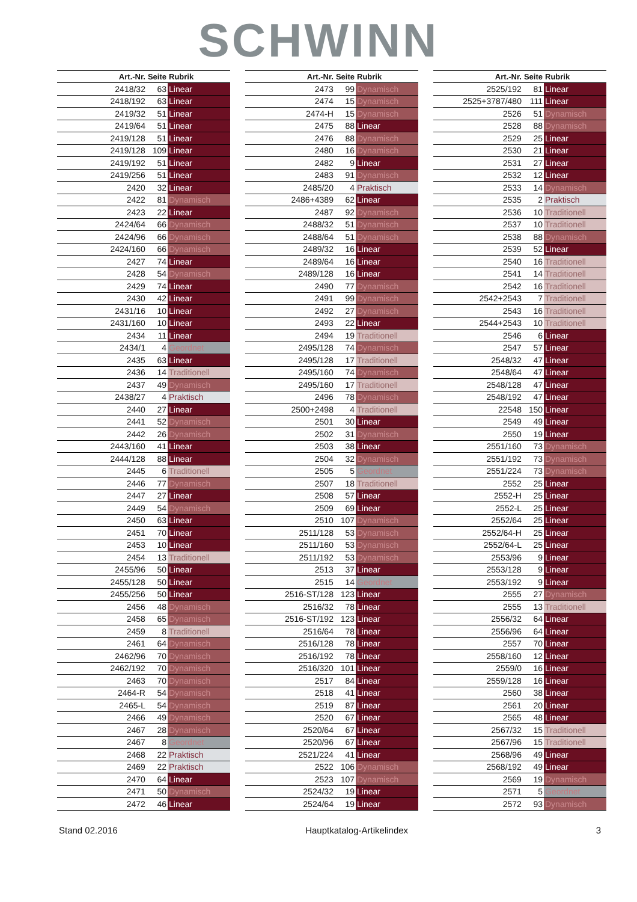SCHWINN
| Art.-Nr. | Seite | Rubrik |
| --- | --- | --- |
| 2418/32 | 63 | Linear |
| 2418/192 | 63 | Linear |
| 2419/32 | 51 | Linear |
| 2419/64 | 51 | Linear |
| 2419/128 | 51 | Linear |
| 2419/128 | 109 | Linear |
| 2419/192 | 51 | Linear |
| 2419/256 | 51 | Linear |
| 2420 | 32 | Linear |
| 2422 | 81 | Dynamisch |
| 2423 | 22 | Linear |
| 2424/64 | 66 | Dynamisch |
| 2424/96 | 66 | Dynamisch |
| 2424/160 | 66 | Dynamisch |
| 2427 | 74 | Linear |
| 2428 | 54 | Dynamisch |
| 2429 | 74 | Linear |
| 2430 | 42 | Linear |
| 2431/16 | 10 | Linear |
| 2431/160 | 10 | Linear |
| 2434 | 11 | Linear |
| 2434/1 | 4 | Geordnet |
| 2435 | 63 | Linear |
| 2436 | 14 | Traditionell |
| 2437 | 49 | Dynamisch |
| 2438/27 | 4 | Praktisch |
| 2440 | 27 | Linear |
| 2441 | 52 | Dynamisch |
| 2442 | 26 | Dynamisch |
| 2443/160 | 41 | Linear |
| 2444/128 | 88 | Linear |
| 2445 | 6 | Traditionell |
| 2446 | 77 | Dynamisch |
| 2447 | 27 | Linear |
| 2449 | 54 | Dynamisch |
| 2450 | 63 | Linear |
| 2451 | 70 | Linear |
| 2453 | 10 | Linear |
| 2454 | 13 | Traditionell |
| 2455/96 | 50 | Linear |
| 2455/128 | 50 | Linear |
| 2455/256 | 50 | Linear |
| 2456 | 48 | Dynamisch |
| 2458 | 65 | Dynamisch |
| 2459 | 8 | Traditionell |
| 2461 | 64 | Dynamisch |
| 2462/96 | 70 | Dynamisch |
| 2462/192 | 70 | Dynamisch |
| 2463 | 70 | Dynamisch |
| 2464-R | 54 | Dynamisch |
| 2465-L | 54 | Dynamisch |
| 2466 | 49 | Dynamisch |
| 2467 | 28 | Dynamisch |
| 2467 | 8 | Geordnet |
| 2468 | 22 | Praktisch |
| 2469 | 22 | Praktisch |
| 2470 | 64 | Linear |
| 2471 | 50 | Dynamisch |
| 2472 | 46 | Linear |
| Art.-Nr. | Seite | Rubrik |
| --- | --- | --- |
| 2473 | 99 | Dynamisch |
| 2474 | 15 | Dynamisch |
| 2474-H | 15 | Dynamisch |
| 2475 | 88 | Linear |
| 2476 | 88 | Dynamisch |
| 2480 | 16 | Dynamisch |
| 2482 | 9 | Linear |
| 2483 | 91 | Dynamisch |
| 2485/20 | 4 | Praktisch |
| 2486+4389 | 62 | Linear |
| 2487 | 92 | Dynamisch |
| 2488/32 | 51 | Dynamisch |
| 2488/64 | 51 | Dynamisch |
| 2489/32 | 16 | Linear |
| 2489/64 | 16 | Linear |
| 2489/128 | 16 | Linear |
| 2490 | 77 | Dynamisch |
| 2491 | 99 | Dynamisch |
| 2492 | 27 | Dynamisch |
| 2493 | 22 | Linear |
| 2494 | 19 | Traditionell |
| 2495/128 | 74 | Dynamisch |
| 2495/128 | 17 | Traditionell |
| 2495/160 | 74 | Dynamisch |
| 2495/160 | 17 | Traditionell |
| 2496 | 78 | Dynamisch |
| 2500+2498 | 4 | Traditionell |
| 2501 | 30 | Linear |
| 2502 | 31 | Dynamisch |
| 2503 | 38 | Linear |
| 2504 | 32 | Dynamisch |
| 2505 | 5 | Geordnet |
| 2507 | 18 | Traditionell |
| 2508 | 57 | Linear |
| 2509 | 69 | Linear |
| 2510 | 107 | Dynamisch |
| 2511/128 | 53 | Dynamisch |
| 2511/160 | 53 | Dynamisch |
| 2511/192 | 53 | Dynamisch |
| 2513 | 37 | Linear |
| 2515 | 14 | Geordnet |
| 2516-ST/128 | 123 | Linear |
| 2516/32 | 78 | Linear |
| 2516-ST/192 | 123 | Linear |
| 2516/64 | 78 | Linear |
| 2516/128 | 78 | Linear |
| 2516/192 | 78 | Linear |
| 2516/320 | 101 | Linear |
| 2517 | 84 | Linear |
| 2518 | 41 | Linear |
| 2519 | 87 | Linear |
| 2520 | 67 | Linear |
| 2520/64 | 67 | Linear |
| 2520/96 | 67 | Linear |
| 2521/224 | 41 | Linear |
| 2522 | 106 | Dynamisch |
| 2523 | 107 | Dynamisch |
| 2524/32 | 19 | Linear |
| 2524/64 | 19 | Linear |
| Art.-Nr. | Seite | Rubrik |
| --- | --- | --- |
| 2525/192 | 81 | Linear |
| 2525+3787/480 | 111 | Linear |
| 2526 | 51 | Dynamisch |
| 2528 | 88 | Dynamisch |
| 2529 | 25 | Linear |
| 2530 | 21 | Linear |
| 2531 | 27 | Linear |
| 2532 | 12 | Linear |
| 2533 | 14 | Dynamisch |
| 2535 | 2 | Praktisch |
| 2536 | 10 | Traditionell |
| 2537 | 10 | Traditionell |
| 2538 | 88 | Dynamisch |
| 2539 | 52 | Linear |
| 2540 | 16 | Traditionell |
| 2541 | 14 | Traditionell |
| 2542 | 16 | Traditionell |
| 2542+2543 | 7 | Traditionell |
| 2543 | 16 | Traditionell |
| 2544+2543 | 10 | Traditionell |
| 2546 | 6 | Linear |
| 2547 | 57 | Linear |
| 2548/32 | 47 | Linear |
| 2548/64 | 47 | Linear |
| 2548/128 | 47 | Linear |
| 2548/192 | 47 | Linear |
| 22548 | 150 | Linear |
| 2549 | 49 | Linear |
| 2550 | 19 | Linear |
| 2551/160 | 73 | Dynamisch |
| 2551/192 | 73 | Dynamisch |
| 2551/224 | 73 | Dynamisch |
| 2552 | 25 | Linear |
| 2552-H | 25 | Linear |
| 2552-L | 25 | Linear |
| 2552/64 | 25 | Linear |
| 2552/64-H | 25 | Linear |
| 2552/64-L | 25 | Linear |
| 2553/96 | 9 | Linear |
| 2553/128 | 9 | Linear |
| 2553/192 | 9 | Linear |
| 2555 | 27 | Dynamisch |
| 2555 | 13 | Traditionell |
| 2556/32 | 64 | Linear |
| 2556/96 | 64 | Linear |
| 2557 | 70 | Linear |
| 2558/160 | 12 | Linear |
| 2559/0 | 16 | Linear |
| 2559/128 | 16 | Linear |
| 2560 | 38 | Linear |
| 2561 | 20 | Linear |
| 2565 | 48 | Linear |
| 2567/32 | 15 | Traditionell |
| 2567/96 | 15 | Traditionell |
| 2568/96 | 49 | Linear |
| 2568/192 | 49 | Linear |
| 2569 | 19 | Dynamisch |
| 2571 | 5 | Geordnet |
| 2572 | 93 | Dynamisch |
Stand 02.2016 Hauptkatalog-Artikelindex 3